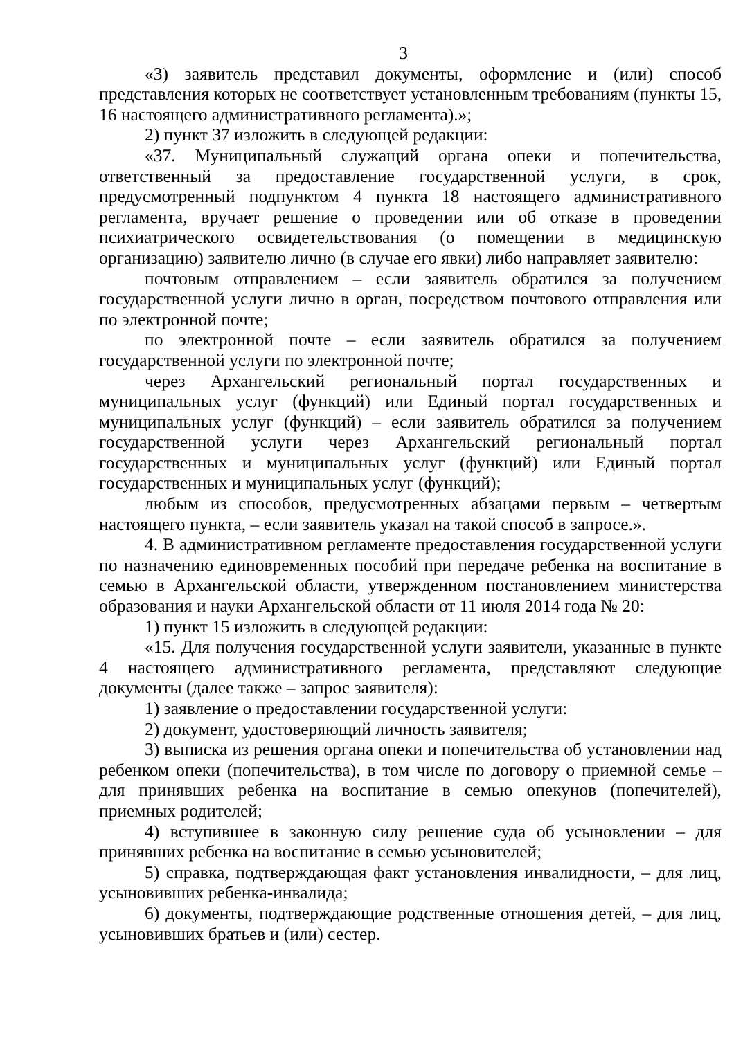3
«3) заявитель представил документы, оформление и (или) способ представления которых не соответствует установленным требованиям (пункты 15, 16 настоящего административного регламента).»;
2) пункт 37 изложить в следующей редакции:
«37. Муниципальный служащий органа опеки и попечительства, ответственный за предоставление государственной услуги, в срок, предусмотренный подпунктом 4 пункта 18 настоящего административного регламента, вручает решение о проведении или об отказе в проведении психиатрического освидетельствования (о помещении в медицинскую организацию) заявителю лично (в случае его явки) либо направляет заявителю:
почтовым отправлением – если заявитель обратился за получением государственной услуги лично в орган, посредством почтового отправления или по электронной почте;
по электронной почте – если заявитель обратился за получением государственной услуги по электронной почте;
через Архангельский региональный портал государственных и муниципальных услуг (функций) или Единый портал государственных и муниципальных услуг (функций) – если заявитель обратился за получением государственной услуги через Архангельский региональный портал государственных и муниципальных услуг (функций) или Единый портал государственных и муниципальных услуг (функций);
любым из способов, предусмотренных абзацами первым – четвертым настоящего пункта, – если заявитель указал на такой способ в запросе.».
4. В административном регламенте предоставления государственной услуги по назначению единовременных пособий при передаче ребенка на воспитание в семью в Архангельской области, утвержденном постановлением министерства образования и науки Архангельской области от 11 июля 2014 года № 20:
1) пункт 15 изложить в следующей редакции:
«15. Для получения государственной услуги заявители, указанные в пункте 4 настоящего административного регламента, представляют следующие документы (далее также – запрос заявителя):
1) заявление о предоставлении государственной услуги:
2) документ, удостоверяющий личность заявителя;
3) выписка из решения органа опеки и попечительства об установлении над ребенком опеки (попечительства), в том числе по договору о приемной семье – для принявших ребенка на воспитание в семью опекунов (попечителей), приемных родителей;
4) вступившее в законную силу решение суда об усыновлении – для принявших ребенка на воспитание в семью усыновителей;
5) справка, подтверждающая факт установления инвалидности, – для лиц, усыновивших ребенка-инвалида;
6) документы, подтверждающие родственные отношения детей, – для лиц, усыновивших братьев и (или) сестер.